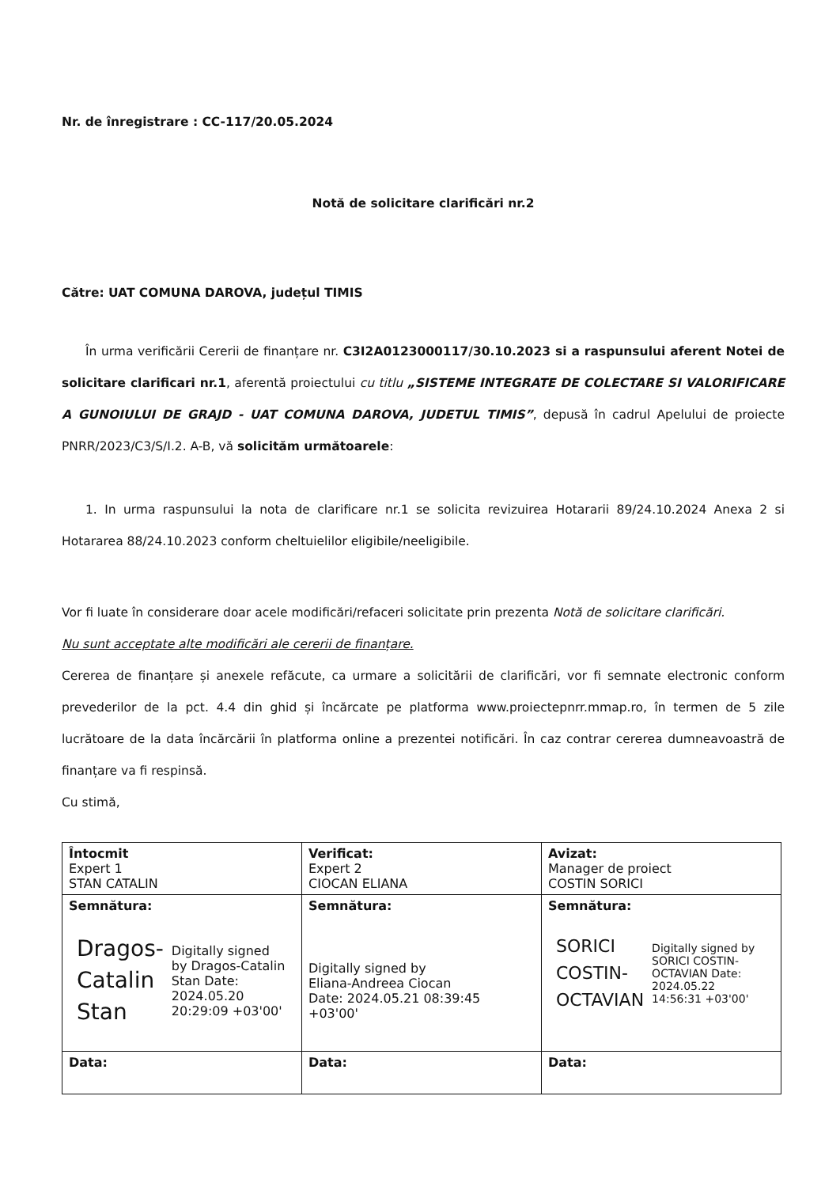Nr. de înregistrare : CC-117/20.05.2024
Notă de solicitare clarificări nr.2
Către: UAT COMUNA DAROVA, județul TIMIS
În urma verificării Cererii de finanțare nr. C3I2A0123000117/30.10.2023 si a raspunsului aferent Notei de solicitare clarificari nr.1, aferentă proiectului cu titlu „SISTEME INTEGRATE DE COLECTARE SI VALORIFICARE A GUNOIULUI DE GRAJD - UAT COMUNA DAROVA, JUDETUL TIMIS”, depusă în cadrul Apelului de proiecte PNRR/2023/C3/S/I.2. A-B, vă solicităm următoarele:
1. In urma raspunsului la nota de clarificare nr.1 se solicita revizuirea Hotararii 89/24.10.2024 Anexa 2 si Hotararea 88/24.10.2023 conform cheltuielilor eligibile/neeligibile.
Vor fi luate în considerare doar acele modificări/refaceri solicitate prin prezenta Notă de solicitare clarificări.
Nu sunt acceptate alte modificări ale cererii de finanțare.
Cererea de finanțare și anexele refăcute, ca urmare a solicitării de clarificări, vor fi semnate electronic conform prevederilor de la pct. 4.4 din ghid și încărcate pe platforma www.proiectepnrr.mmap.ro, în termen de 5 zile lucrătoare de la data încărcării în platforma online a prezentei notificări. În caz contrar cererea dumneavoastră de finanțare va fi respinsă.
Cu stimă,
| Întocmit Expert 1 STAN CATALIN | Verificat: Expert 2 CIOCAN ELIANA | Avizat: Manager de proiect COSTIN SORICI |
| Semnătura: Dragos- Catalin Stan Digitally signed by Dragos-Catalin Stan Date: 2024.05.20 20:29:09 +03'00' | Semnătura: Digitally signed by Eliana-Andreea Ciocan Date: 2024.05.21 08:39:45 +03'00' | Semnătura: SORICI COSTIN- OCTAVIAN Digitally signed by SORICI COSTIN-OCTAVIAN Date: 2024.05.22 14:56:31 +03'00' |
| Data: | Data: | Data: |